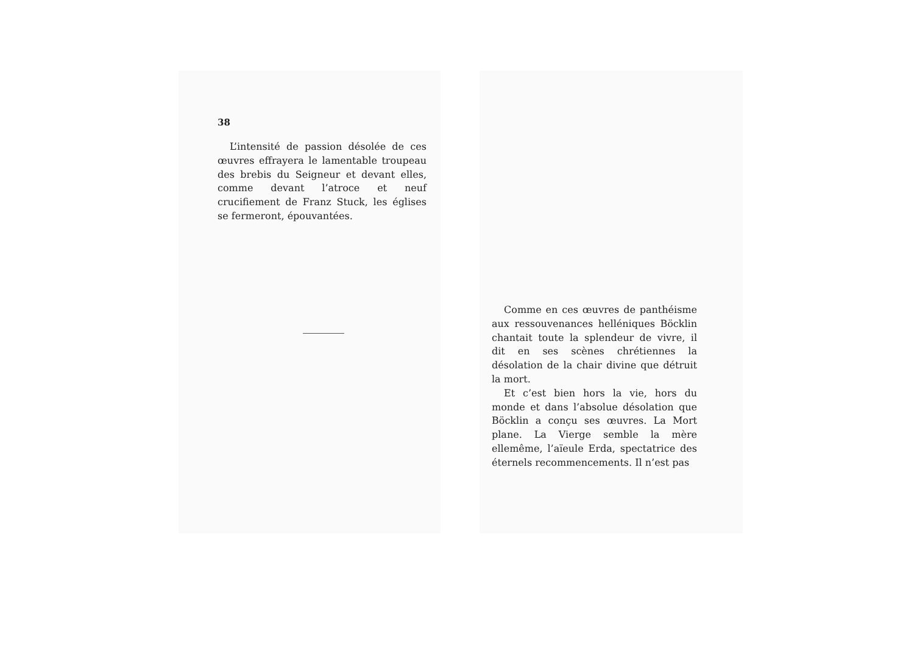38
L’intensité de passion désolée de ces œuvres effrayera le lamentable troupeau des brebis du Seigneur et devant elles, comme devant l’atroce et neuf crucifiement de Franz Stuck, les églises se fermeront, épouvantées.
Comme en ces œuvres de panthéisme aux ressouvenances helléniques Böcklin chantait toute la splendeur de vivre, il dit en ses scènes chrétiennes la désolation de la chair divine que détruit la mort.
Et c’est bien hors la vie, hors du monde et dans l’absolue désolation que Böcklin a conçu ses œuvres. La Mort plane. La Vierge semble la mère ellemême, l’aïeule Erda, spectatrice des éternels recommencements. Il n’est pas